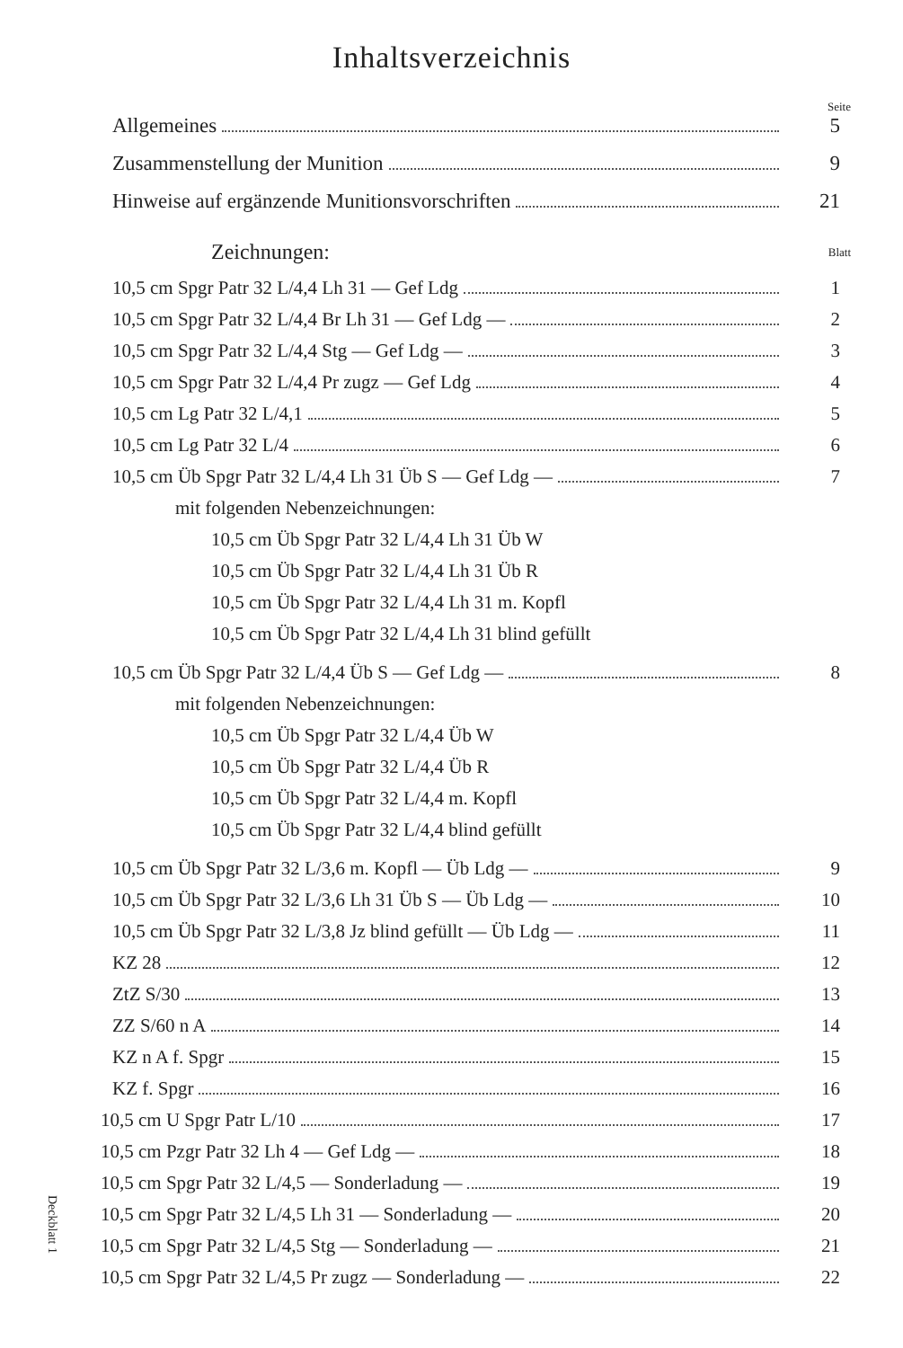Inhaltsverzeichnis
Seite
Allgemeines 5
Zusammenstellung der Munition 9
Hinweise auf ergänzende Munitionsvorschriften 21
Zeichnungen: Blatt
10,5 cm Spgr Patr 32 L/4,4 Lh 31 — Gef Ldg 1
10,5 cm Spgr Patr 32 L/4,4 Br Lh 31 — Gef Ldg — 2
10,5 cm Spgr Patr 32 L/4,4 Stg — Gef Ldg — 3
10,5 cm Spgr Patr 32 L/4,4 Pr zugz — Gef Ldg 4
10,5 cm Lg Patr 32 L/4,1 5
10,5 cm Lg Patr 32 L/4 6
10,5 cm Üb Spgr Patr 32 L/4,4 Lh 31 Üb S — Gef Ldg — 7
mit folgenden Nebenzeichnungen:
10,5 cm Üb Spgr Patr 32 L/4,4 Lh 31 Üb W
10,5 cm Üb Spgr Patr 32 L/4,4 Lh 31 Üb R
10,5 cm Üb Spgr Patr 32 L/4,4 Lh 31 m. Kopfl
10,5 cm Üb Spgr Patr 32 L/4,4 Lh 31 blind gefüllt
10,5 cm Üb Spgr Patr 32 L/4,4 Üb S — Gef Ldg — 8
mit folgenden Nebenzeichnungen:
10,5 cm Üb Spgr Patr 32 L/4,4 Üb W
10,5 cm Üb Spgr Patr 32 L/4,4 Üb R
10,5 cm Üb Spgr Patr 32 L/4,4 m. Kopfl
10,5 cm Üb Spgr Patr 32 L/4,4 blind gefüllt
10,5 cm Üb Spgr Patr 32 L/3,6 m. Kopfl — Üb Ldg — 9
10,5 cm Üb Spgr Patr 32 L/3,6 Lh 31 Üb S — Üb Ldg — 10
10,5 cm Üb Spgr Patr 32 L/3,8 Jz blind gefüllt — Üb Ldg — 11
KZ 28 12
ZtZ S/30 13
ZZ S/60 n A 14
KZ n A f. Spgr 15
KZ f. Spgr 16
10,5 cm U Spgr Patr L/10 17
10,5 cm Pzgr Patr 32 Lh 4 — Gef Ldg — 18
10,5 cm Spgr Patr 32 L/4,5 — Sonderladung — 19
10,5 cm Spgr Patr 32 L/4,5 Lh 31 — Sonderladung — 20
10,5 cm Spgr Patr 32 L/4,5 Stg — Sonderladung — 21
10,5 cm Spgr Patr 32 L/4,5 Pr zugz — Sonderladung — 22
Deckblatt 1